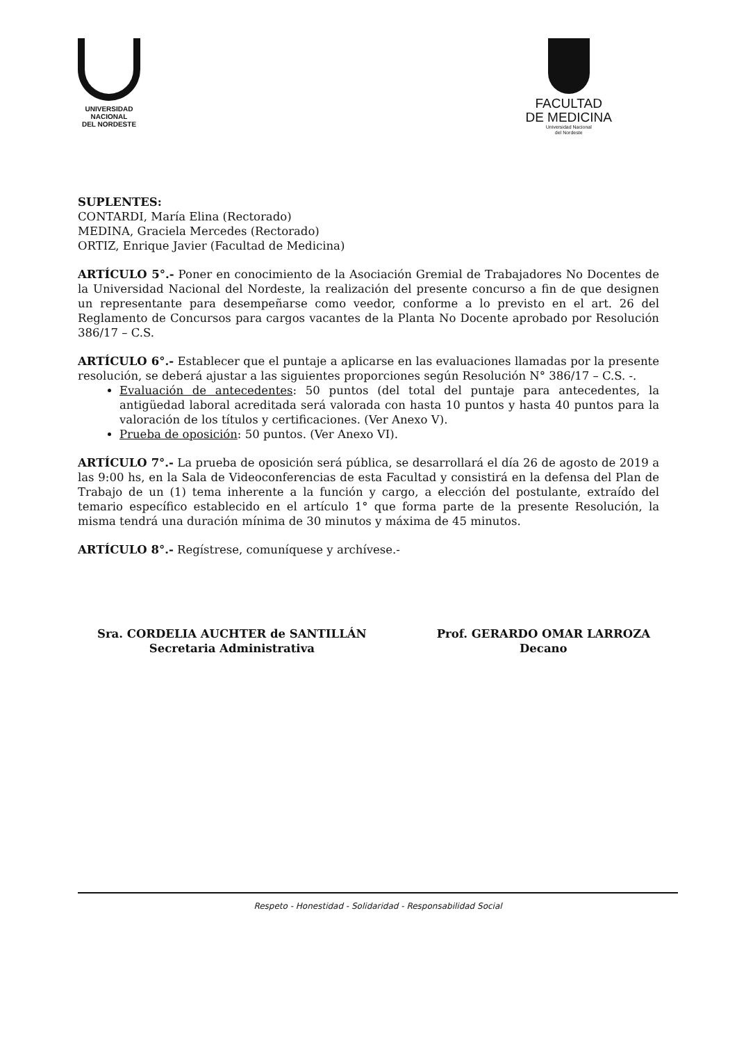UNIVERSIDAD
NACIONAL
DEL NORDESTE
FACULTAD
DE MEDICINA
Universidad Nacional
del Nordeste
SUPLENTES:
CONTARDI, María Elina (Rectorado)
MEDINA, Graciela Mercedes (Rectorado)
ORTIZ, Enrique Javier (Facultad de Medicina)
ARTÍCULO 5°.- Poner en conocimiento de la Asociación Gremial de Trabajadores No Docentes de la Universidad Nacional del Nordeste, la realización del presente concurso a fin de que designen un representante para desempeñarse como veedor, conforme a lo previsto en el art. 26 del Reglamento de Concursos para cargos vacantes de la Planta No Docente aprobado por Resolución 386/17 – C.S.
ARTÍCULO 6°.- Establecer que el puntaje a aplicarse en las evaluaciones llamadas por la presente resolución, se deberá ajustar a las siguientes proporciones según Resolución N° 386/17 – C.S. -.
Evaluación de antecedentes: 50 puntos (del total del puntaje para antecedentes, la antigüedad laboral acreditada será valorada con hasta 10 puntos y hasta 40 puntos para la valoración de los títulos y certificaciones. (Ver Anexo V).
Prueba de oposición: 50 puntos. (Ver Anexo VI).
ARTÍCULO 7°.- La prueba de oposición será pública, se desarrollará el día 26 de agosto de 2019 a las 9:00 hs, en la Sala de Videoconferencias de esta Facultad y consistirá en la defensa del Plan de Trabajo de un (1) tema inherente a la función y cargo, a elección del postulante, extraído del temario específico establecido en el artículo 1° que forma parte de la presente Resolución, la misma tendrá una duración mínima de 30 minutos y máxima de 45 minutos.
ARTÍCULO 8°.- Regístrese, comuníquese y archívese.-
Sra. CORDELIA AUCHTER de SANTILLÁN
Secretaria Administrativa
Prof. GERARDO OMAR LARROZA
Decano
Respeto - Honestidad - Solidaridad - Responsabilidad Social